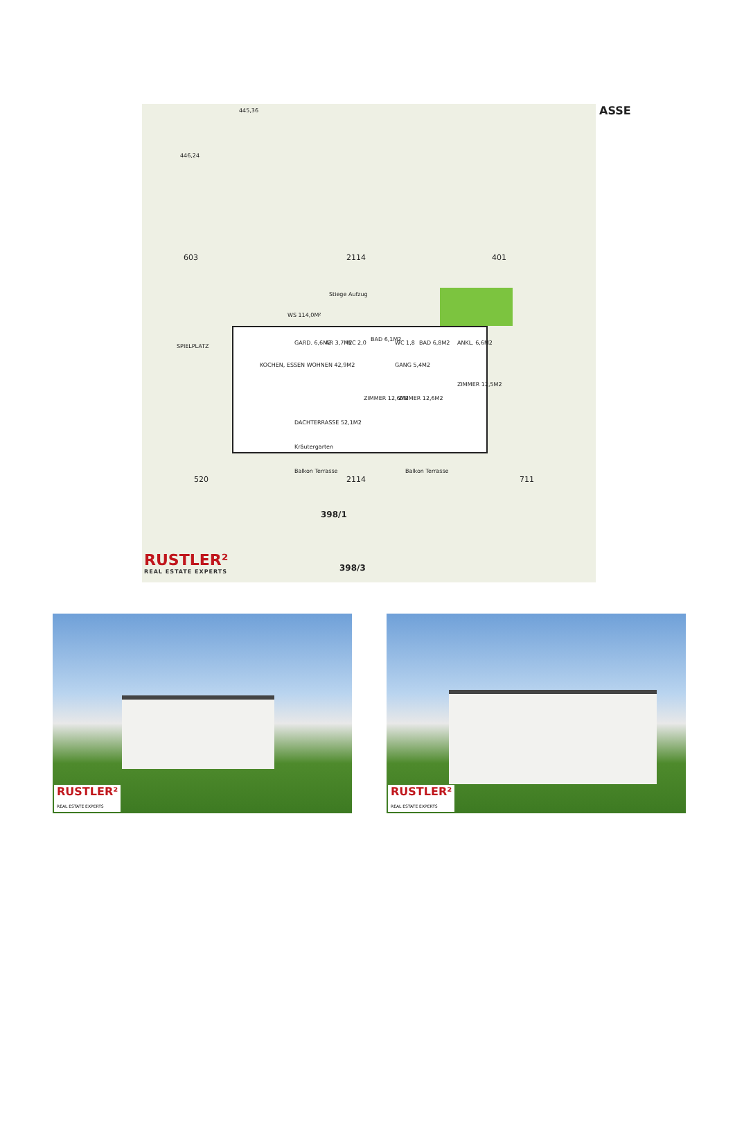446,24
445,36
603 2114 401
ASSE
WS 114,0M²
Stiege Aufzug
SPIELPLATZ
GARD. 6,6M2 AR 3,7M2 WC 2,0
BAD 6,1M2
WC 1,8 BAD 6,8M2 ANKL. 6,6M2
KOCHEN, ESSEN WOHNEN 42,9M2 GANG 5,4M2
ZIMMER 12,6M2 ZIMMER 12,6M2
ZIMMER 12,5M2
DACHTERRASSE 52,1M2
Kräutergarten
Balkon Terrasse Balkon Terrasse
520 2114 711
398/1
RUSTLER²
REAL ESTATE EXPERTS
398/3
RUSTLER²
REAL ESTATE EXPERTS
RUSTLER²
REAL ESTATE EXPERTS